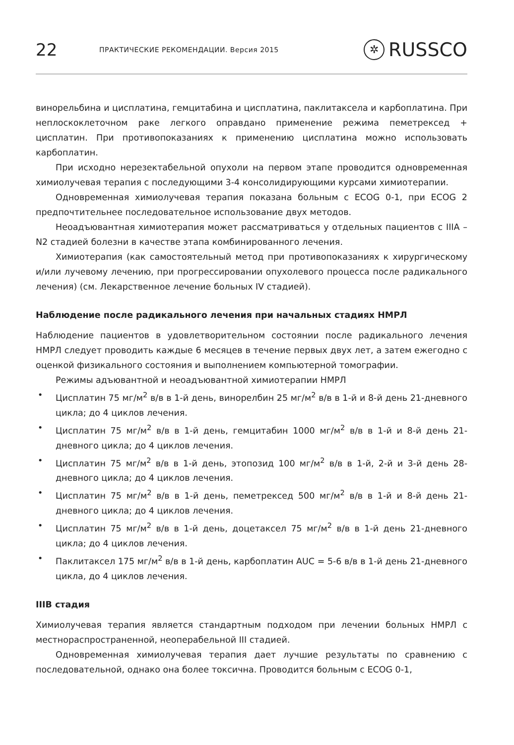22
ПРАКТИЧЕСКИЕ РЕКОМЕНДАЦИИ. Версия 2015
✲ RUSSCO
винорельбина и цисплатина, гемцитабина и цисплатина, паклитаксела и карбоплатина. При неплоскоклеточном раке легкого оправдано применение режима пеметрексед + цисплатин. При противопоказаниях к применению цисплатина можно использовать карбоплатин.
При исходно нерезектабельной опухоли на первом этапе проводится одновременная химиолучевая терапия с последующими 3-4 консолидирующими курсами химиотерапии.
Одновременная химиолучевая терапия показана больным с ECOG 0-1, при ECOG 2 предпочтительнее последовательное использование двух методов.
Неоадъювантная химиотерапия может рассматриваться у отдельных пациентов с IIIA – N2 стадией болезни в качестве этапа комбинированного лечения.
Химиотерапия (как самостоятельный метод при противопоказаниях к хирургическому и/или лучевому лечению, при прогрессировании опухолевого процесса после радикального лечения) (см. Лекарственное лечение больных IV стадией).
Наблюдение после радикального лечения при начальных стадиях НМРЛ
Наблюдение пациентов в удовлетворительном состоянии после радикального лечения НМРЛ следует проводить каждые 6 месяцев в течение первых двух лет, а затем ежегодно с оценкой физикального состояния и выполнением компьютерной томографии.
Режимы адъювантной и неоадъювантной химиотерапии НМРЛ
• Цисплатин 75 мг/м<sup>2</sup> в/в в 1-й день, винорелбин 25 мг/м<sup>2</sup> в/в в 1-й и 8-й день 21-дневного цикла; до 4 циклов лечения.
• Цисплатин 75 мг/м<sup>2</sup> в/в в 1-й день, гемцитабин 1000 мг/м<sup>2</sup> в/в в 1-й и 8-й день 21-дневного цикла; до 4 циклов лечения.
• Цисплатин 75 мг/м<sup>2</sup> в/в в 1-й день, этопозид 100 мг/м<sup>2</sup> в/в в 1-й, 2-й и 3-й день 28-дневного цикла; до 4 циклов лечения.
• Цисплатин 75 мг/м<sup>2</sup> в/в в 1-й день, пеметрексед 500 мг/м<sup>2</sup> в/в в 1-й и 8-й день 21-дневного цикла; до 4 циклов лечения.
• Цисплатин 75 мг/м<sup>2</sup> в/в в 1-й день, доцетаксел 75 мг/м<sup>2</sup> в/в в 1-й день 21-дневного цикла; до 4 циклов лечения.
• Паклитаксел 175 мг/м<sup>2</sup> в/в в 1-й день, карбоплатин AUC = 5-6 в/в в 1-й день 21-дневного цикла, до 4 циклов лечения.
IIIB стадия
Химиолучевая терапия является стандартным подходом при лечении больных НМРЛ с местнораспространенной, неоперабельной III стадией.
Одновременная химиолучевая терапия дает лучшие результаты по сравнению с последовательной, однако она более токсична. Проводится больным с ECOG 0-1,